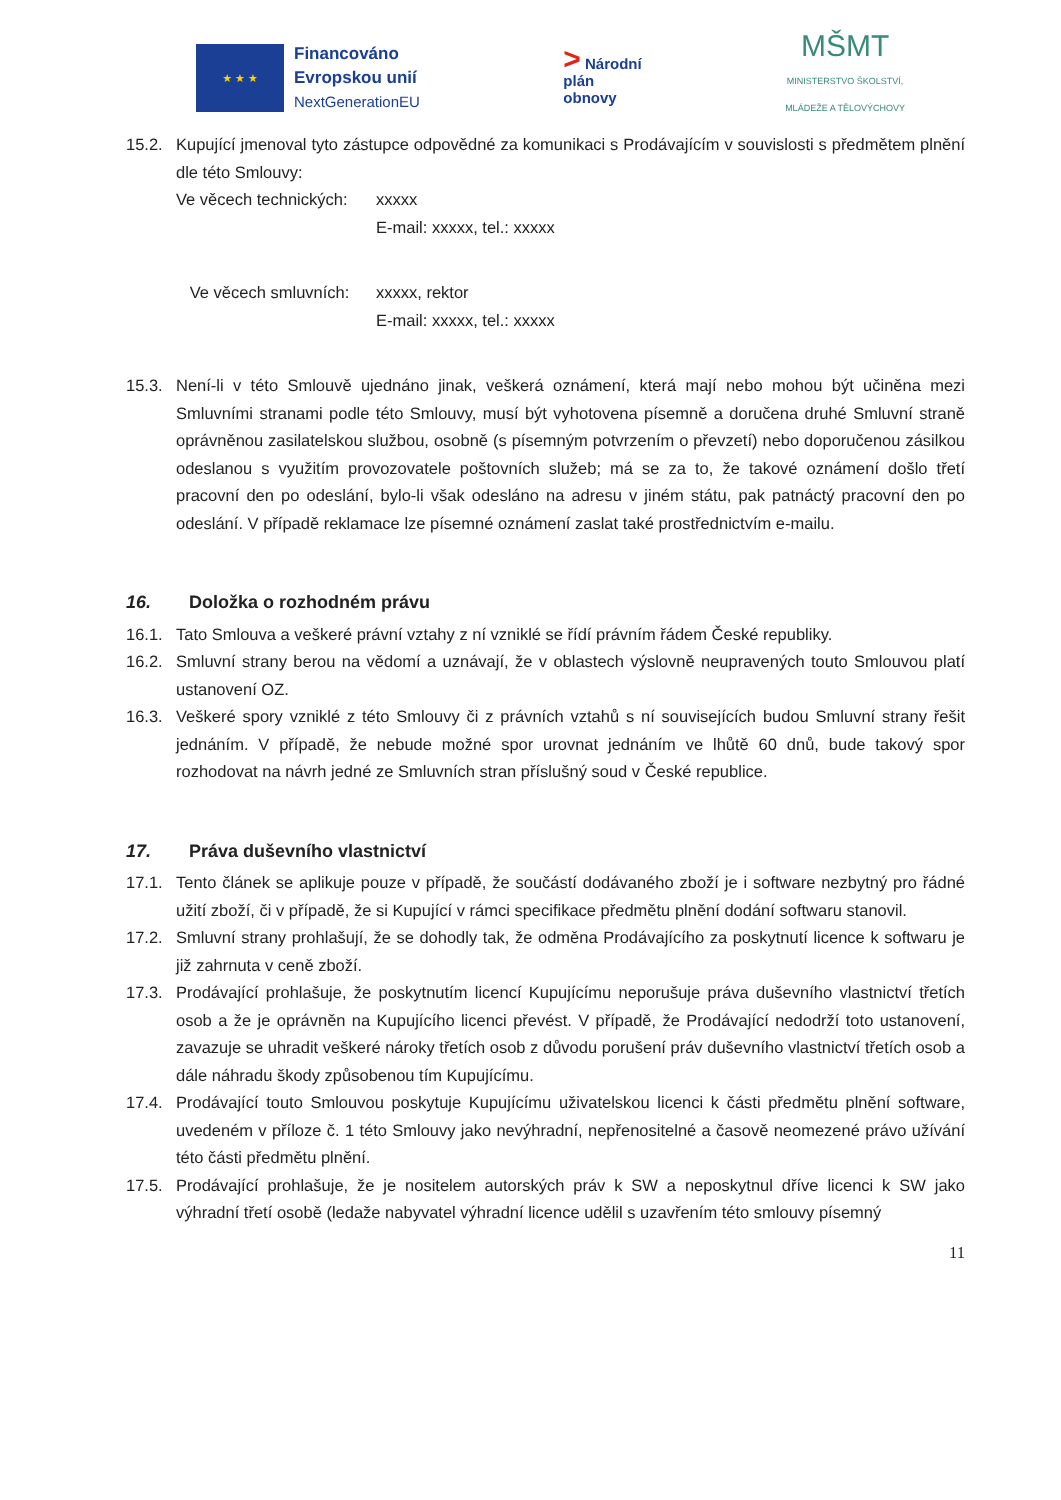★ ★ ★
Financováno
Evropskou unií
NextGenerationEU
> Národní
plán
obnovy
MŠMT
MINISTERSTVO ŠKOLSTVÍ,
MLÁDEŽE A TĚLOVÝCHOVY
15.2. Kupující jmenoval tyto zástupce odpovědné za komunikaci s Prodávajícím v souvislosti s předmětem plnění dle této Smlouvy:
Ve věcech technických: xxxxx
E-mail: xxxxx, tel.: xxxxx
Ve věcech smluvních: xxxxx, rektor
E-mail: xxxxx, tel.: xxxxx
15.3. Není-li v této Smlouvě ujednáno jinak, veškerá oznámení, která mají nebo mohou být učiněna mezi Smluvními stranami podle této Smlouvy, musí být vyhotovena písemně a doručena druhé Smluvní straně oprávněnou zasilatelskou službou, osobně (s písemným potvrzením o převzetí) nebo doporučenou zásilkou odeslanou s využitím provozovatele poštovních služeb; má se za to, že takové oznámení došlo třetí pracovní den po odeslání, bylo-li však odesláno na adresu v jiném státu, pak patnáctý pracovní den po odeslání. V případě reklamace lze písemné oznámení zaslat také prostřednictvím e-mailu.
16. Doložka o rozhodném právu
16.1. Tato Smlouva a veškeré právní vztahy z ní vzniklé se řídí právním řádem České republiky.
16.2. Smluvní strany berou na vědomí a uznávají, že v oblastech výslovně neupravených touto Smlouvou platí ustanovení OZ.
16.3. Veškeré spory vzniklé z této Smlouvy či z právních vztahů s ní souvisejících budou Smluvní strany řešit jednáním. V případě, že nebude možné spor urovnat jednáním ve lhůtě 60 dnů, bude takový spor rozhodovat na návrh jedné ze Smluvních stran příslušný soud v České republice.
17. Práva duševního vlastnictví
17.1. Tento článek se aplikuje pouze v případě, že součástí dodávaného zboží je i software nezbytný pro řádné užití zboží, či v případě, že si Kupující v rámci specifikace předmětu plnění dodání softwaru stanovil.
17.2. Smluvní strany prohlašují, že se dohodly tak, že odměna Prodávajícího za poskytnutí licence k softwaru je již zahrnuta v ceně zboží.
17.3. Prodávající prohlašuje, že poskytnutím licencí Kupujícímu neporušuje práva duševního vlastnictví třetích osob a že je oprávněn na Kupujícího licenci převést. V případě, že Prodávající nedodrží toto ustanovení, zavazuje se uhradit veškeré nároky třetích osob z důvodu porušení práv duševního vlastnictví třetích osob a dále náhradu škody způsobenou tím Kupujícímu.
17.4. Prodávající touto Smlouvou poskytuje Kupujícímu uživatelskou licenci k části předmětu plnění software, uvedeném v příloze č. 1 této Smlouvy jako nevýhradní, nepřenositelné a časově neomezené právo užívání této části předmětu plnění.
17.5. Prodávající prohlašuje, že je nositelem autorských práv k SW a neposkytnul dříve licenci k SW jako výhradní třetí osobě (ledaže nabyvatel výhradní licence udělil s uzavřením této smlouvy písemný
11